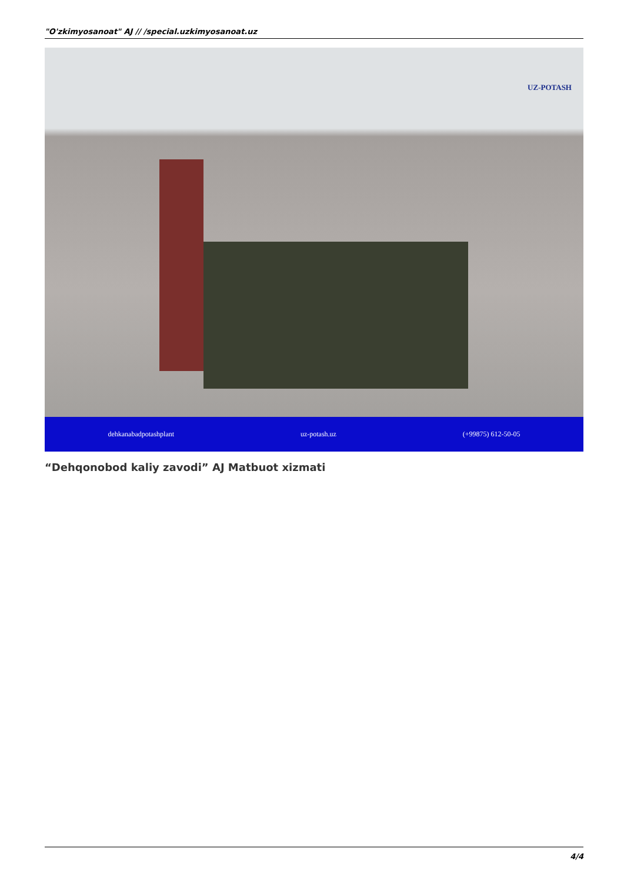"O'zkimyosanoat" AJ // /special.uzkimyosanoat.uz
UZ-POTASH
dehkanabadpotashplant uz-potash.uz (+99875) 612-50-05
“Dehqonobod kaliy zavodi” AJ Matbuot xizmati
4/4